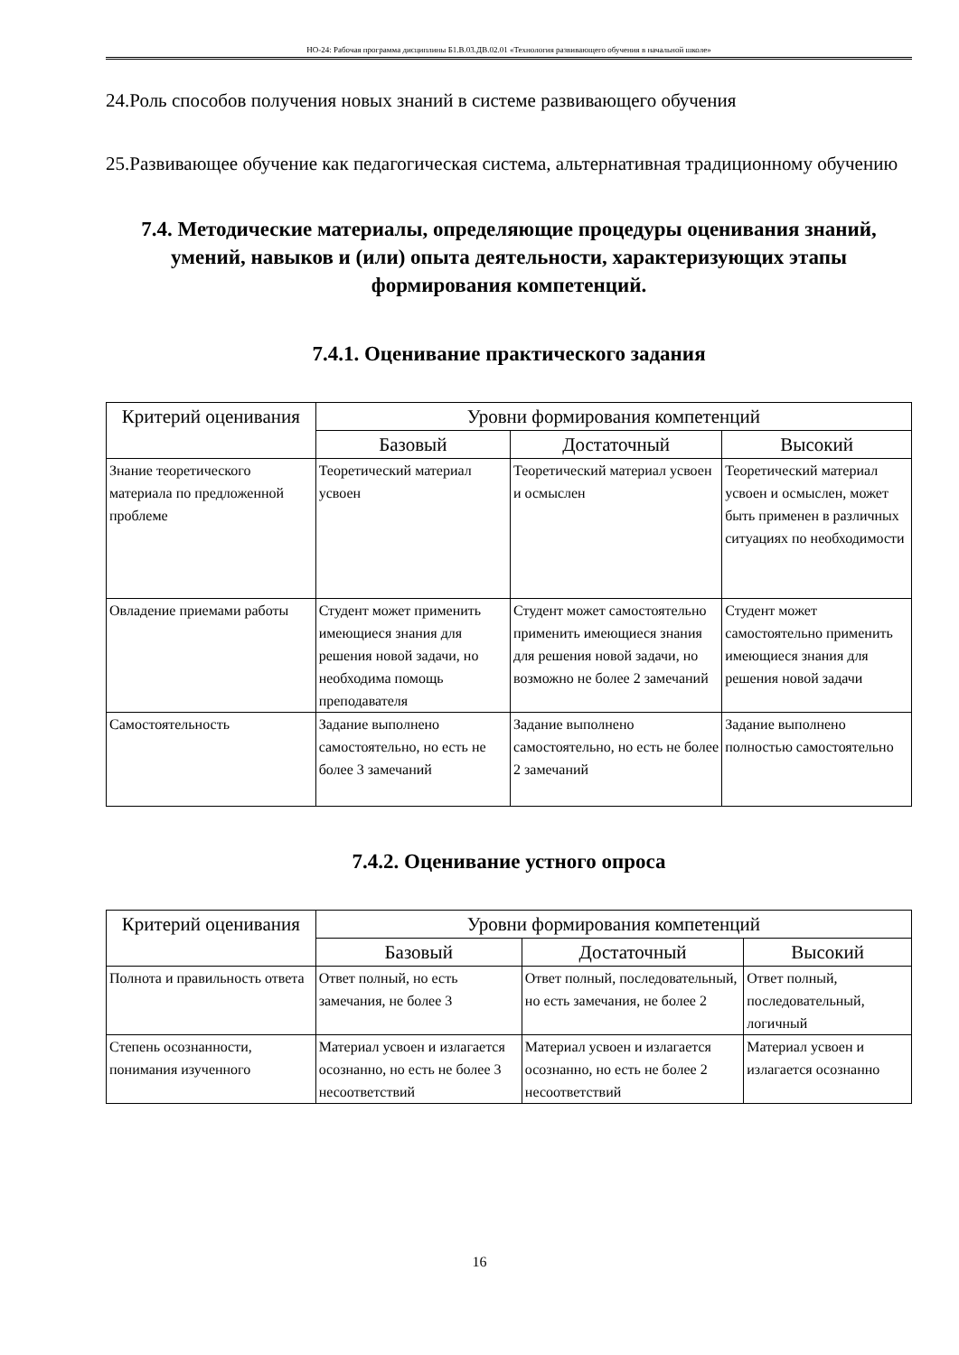НО-24: Рабочая программа дисциплины Б1.В.03.ДВ.02.01 «Технология развивающего обучения в начальной школе»
24.Роль способов получения новых знаний в системе развивающего обучения
25.Развивающее обучение как педагогическая система, альтернативная традиционному обучению
7.4. Методические материалы, определяющие процедуры оценивания знаний, умений, навыков и (или) опыта деятельности, характеризующих этапы формирования компетенций.
7.4.1. Оценивание практического задания
| Критерий оценивания | Уровни формирования компетенций | | |
| --- | --- | --- | --- |
| | Базовый | Достаточный | Высокий |
| Знание теоретического материала по предложенной проблеме | Теоретический материал усвоен | Теоретический материал усвоен и осмыслен | Теоретический материал усвоен и осмыслен, может быть применен в различных ситуациях по необходимости |
| Овладение приемами работы | Студент может применить имеющиеся знания для решения новой задачи, но необходима помощь преподавателя | Студент может самостоятельно применить имеющиеся знания для решения новой задачи, но возможно не более 2 замечаний | Студент может самостоятельно применить имеющиеся знания для решения новой задачи |
| Самостоятельность | Задание выполнено самостоятельно, но есть не более 3 замечаний | Задание выполнено самостоятельно, но есть не более 2 замечаний | Задание выполнено полностью самостоятельно |
7.4.2. Оценивание устного опроса
| Критерий оценивания | Уровни формирования компетенций | | |
| --- | --- | --- | --- |
| | Базовый | Достаточный | Высокий |
| Полнота и правильность ответа | Ответ полный, но есть замечания, не более 3 | Ответ полный, последовательный, но есть замечания, не более 2 | Ответ полный, последовательный, логичный |
| Степень осознанности, понимания изученного | Материал усвоен и излагается осознанно, но есть не более 3 несоответствий | Материал усвоен и излагается осознанно, но есть не более 2 несоответствий | Материал усвоен и излагается осознанно |
16